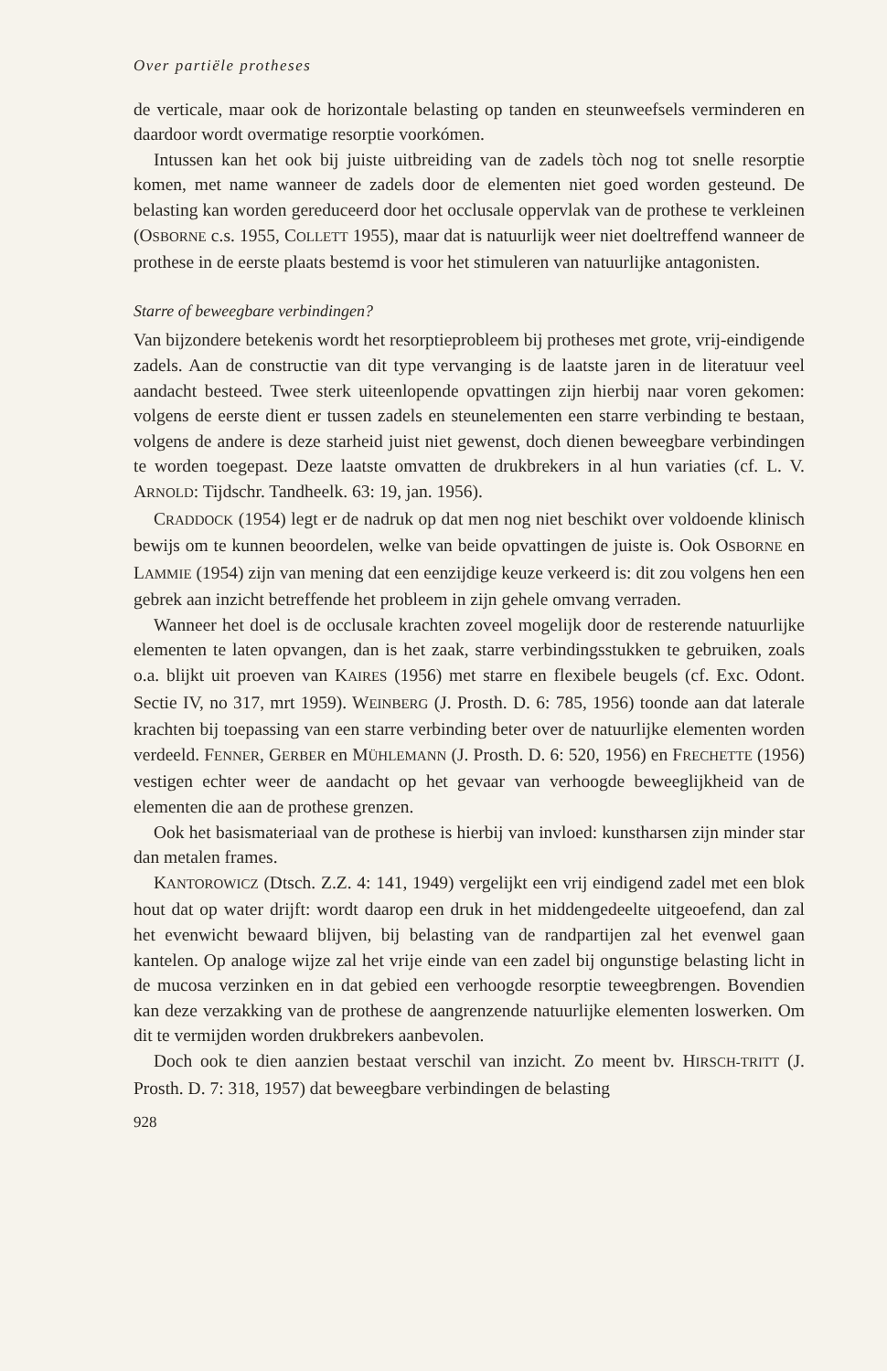Over partiële protheses
de verticale, maar ook de horizontale belasting op tanden en steunweefsels verminderen en daardoor wordt overmatige resorptie voorkómen.
Intussen kan het ook bij juiste uitbreiding van de zadels tòch nog tot snelle resorptie komen, met name wanneer de zadels door de elementen niet goed worden gesteund. De belasting kan worden gereduceerd door het occlusale oppervlak van de prothese te verkleinen (OSBORNE c.s. 1955, COLLETT 1955), maar dat is natuurlijk weer niet doeltreffend wanneer de prothese in de eerste plaats bestemd is voor het stimuleren van natuurlijke antagonisten.
Starre of beweegbare verbindingen?
Van bijzondere betekenis wordt het resorptieprobleem bij protheses met grote, vrij-eindigende zadels. Aan de constructie van dit type vervanging is de laatste jaren in de literatuur veel aandacht besteed. Twee sterk uiteenlopende opvattingen zijn hierbij naar voren gekomen: volgens de eerste dient er tussen zadels en steunelementen een starre verbinding te bestaan, volgens de andere is deze starheid juist niet gewenst, doch dienen beweegbare verbindingen te worden toegepast. Deze laatste omvatten de drukbrekers in al hun variaties (cf. L. V. ARNOLD: Tijdschr. Tandheelk. 63: 19, jan. 1956).
CRADDOCK (1954) legt er de nadruk op dat men nog niet beschikt over voldoende klinisch bewijs om te kunnen beoordelen, welke van beide opvattingen de juiste is. Ook OSBORNE en LAMMIE (1954) zijn van mening dat een eenzijdige keuze verkeerd is: dit zou volgens hen een gebrek aan inzicht betreffende het probleem in zijn gehele omvang verraden.
Wanneer het doel is de occlusale krachten zoveel mogelijk door de resterende natuurlijke elementen te laten opvangen, dan is het zaak, starre verbindingsstukken te gebruiken, zoals o.a. blijkt uit proeven van KAIRES (1956) met starre en flexibele beugels (cf. Exc. Odont. Sectie IV, no 317, mrt 1959). WEINBERG (J. Prosth. D. 6: 785, 1956) toonde aan dat laterale krachten bij toepassing van een starre verbinding beter over de natuurlijke elementen worden verdeeld. FENNER, GERBER en MÜHLEMANN (J. Prosth. D. 6: 520, 1956) en FRECHETTE (1956) vestigen echter weer de aandacht op het gevaar van verhoogde beweeglijkheid van de elementen die aan de prothese grenzen.
Ook het basismateriaal van de prothese is hierbij van invloed: kunstharsen zijn minder star dan metalen frames.
KANTOROWICZ (Dtsch. Z.Z. 4: 141, 1949) vergelijkt een vrij eindigend zadel met een blok hout dat op water drijft: wordt daarop een druk in het middengedeelte uitgeoefend, dan zal het evenwicht bewaard blijven, bij belasting van de randpartijen zal het evenwel gaan kantelen. Op analoge wijze zal het vrije einde van een zadel bij ongunstige belasting licht in de mucosa verzinken en in dat gebied een verhoogde resorptie teweegbrengen. Bovendien kan deze verzakking van de prothese de aangrenzende natuurlijke elementen loswerken. Om dit te vermijden worden drukbrekers aanbevolen.
Doch ook te dien aanzien bestaat verschil van inzicht. Zo meent bv. HIRSCH-TRITT (J. Prosth. D. 7: 318, 1957) dat beweegbare verbindingen de belasting
928